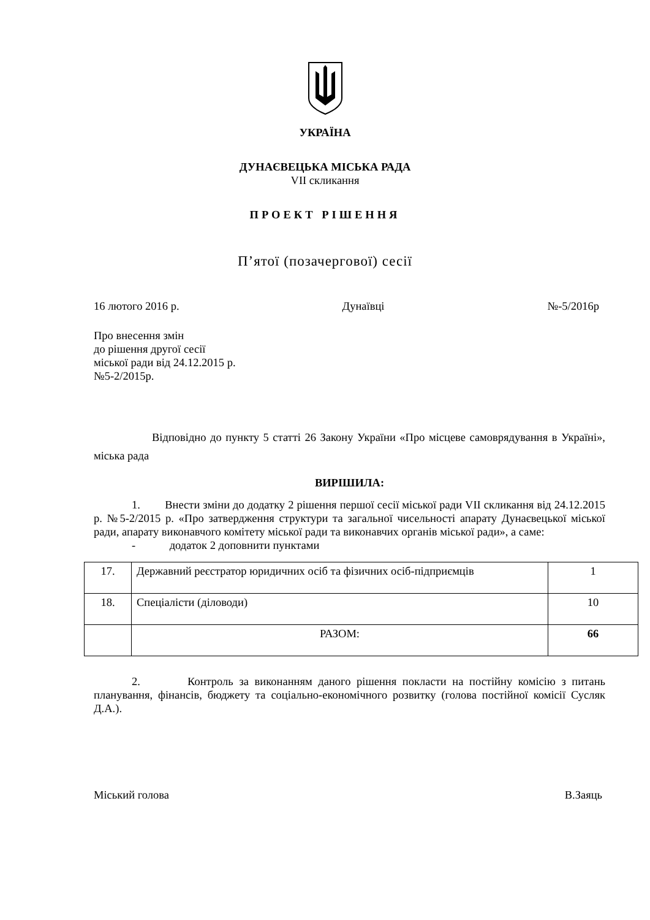УКРАЇНА
ДУНАЄВЕЦЬКА МІСЬКА РАДА
VII скликання
ПРОЕКТ РІШЕННЯ
П’ятої (позачергової) сесії
16 лютого 2016 р. Дунаївці №-5/2016р
Про внесення змін
до рішення другої сесії
міської ради від 24.12.2015 р.
№5-2/2015р.
Відповідно до пункту 5 статті 26 Закону України «Про місцеве самоврядування в Україні», міська рада
ВИРІШИЛА:
1. Внести зміни до додатку 2 рішення першої сесії міської ради VII скликання від 24.12.2015 р. №5-2/2015 р. «Про затвердження структури та загальної чисельності апарату Дунаєвецької міської ради, апарату виконавчого комітету міської ради та виконавчих органів міської ради», а саме:
- додаток 2 доповнити пунктами
| 17. | Державний реєстратор юридичних осіб та фізичних осіб-підприємців | 1 |
| 18. | Спеціалісти (діловоди) | 10 |
| | РАЗОМ: | 66 |
2. Контроль за виконанням даного рішення покласти на постійну комісію з питань планування, фінансів, бюджету та соціально-економічного розвитку (голова постійної комісії Сусляк Д.А.).
Міський голова В.Заяць